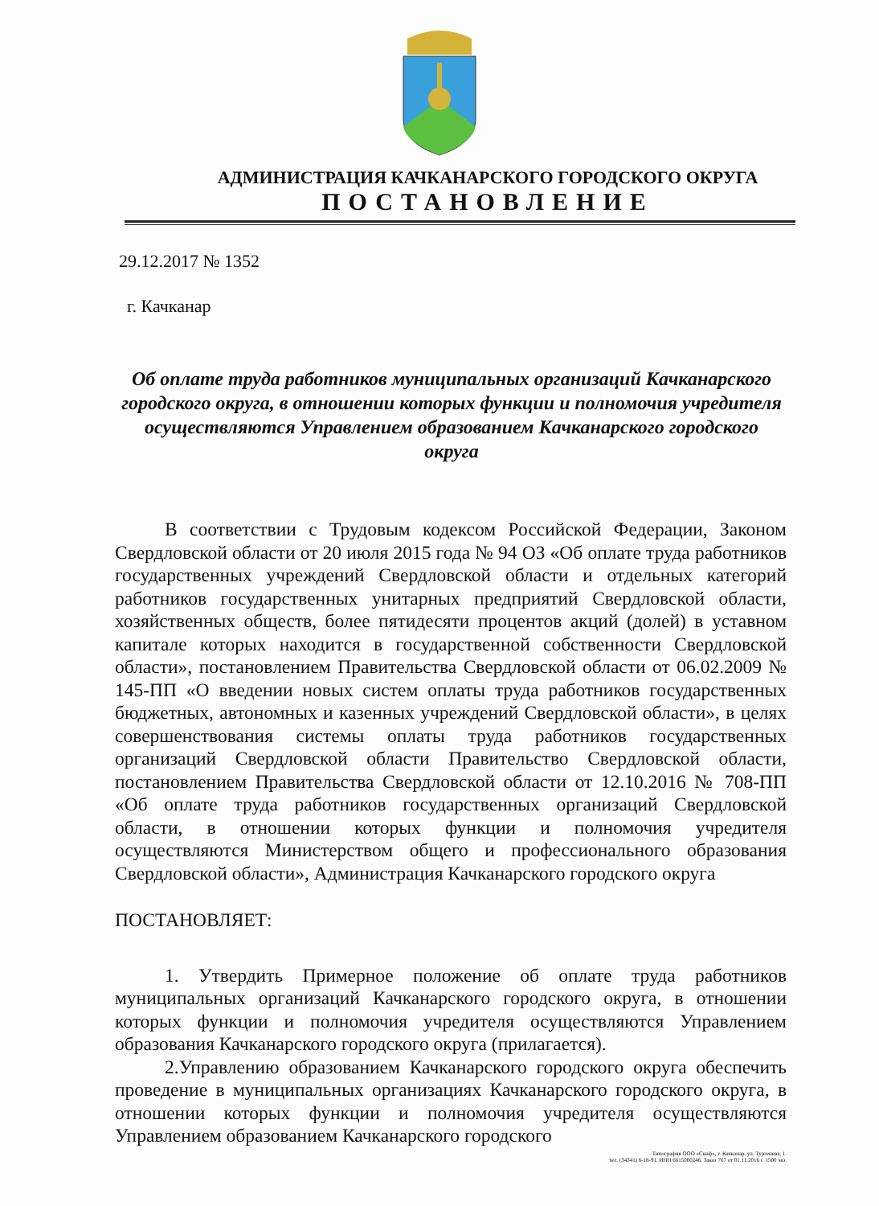АДМИНИСТРАЦИЯ КАЧКАНАРСКОГО ГОРОДСКОГО ОКРУГА
ПОСТАНОВЛЕНИЕ
29.12.2017 № 1352
г. Качканар
Об оплате труда работников муниципальных организаций Качканарского городского округа, в отношении которых функции и полномочия учредителя осуществляются Управлением образованием Качканарского городского округа
В соответствии с Трудовым кодексом Российской Федерации, Законом Свердловской области от 20 июля 2015 года № 94 ОЗ «Об оплате труда работников государственных учреждений Свердловской области и отдельных категорий работников государственных унитарных предприятий Свердловской области, хозяйственных обществ, более пятидесяти процентов акций (долей) в уставном капитале которых находится в государственной собственности Свердловской области», постановлением Правительства Свердловской области от 06.02.2009 № 145-ПП «О введении новых систем оплаты труда работников государственных бюджетных, автономных и казенных учреждений Свердловской области», в целях совершенствования системы оплаты труда работников государственных организаций Свердловской области Правительство Свердловской области, постановлением Правительства Свердловской области от 12.10.2016 № 708-ПП «Об оплате труда работников государственных организаций Свердловской области, в отношении которых функции и полномочия учредителя осуществляются Министерством общего и профессионального образования Свердловской области», Администрация Качканарского городского округа
ПОСТАНОВЛЯЕТ:
1. Утвердить Примерное положение об оплате труда работников муниципальных организаций Качканарского городского округа, в отношении которых функции и полномочия учредителя осуществляются Управлением образования Качканарского городского округа (прилагается).
2.Управлению образованием Качканарского городского округа обеспечить проведение в муниципальных организациях Качканарского городского округа, в отношении которых функции и полномочия учредителя осуществляются Управлением образованием Качканарского городского
Типография ООО «Скиф», г. Качканар, ул. Тургенева, 1.
тел. (34341) 6-18-91. ИНН 6615000246. Заказ 767 от 01.11.2016 г. 1500 экз.